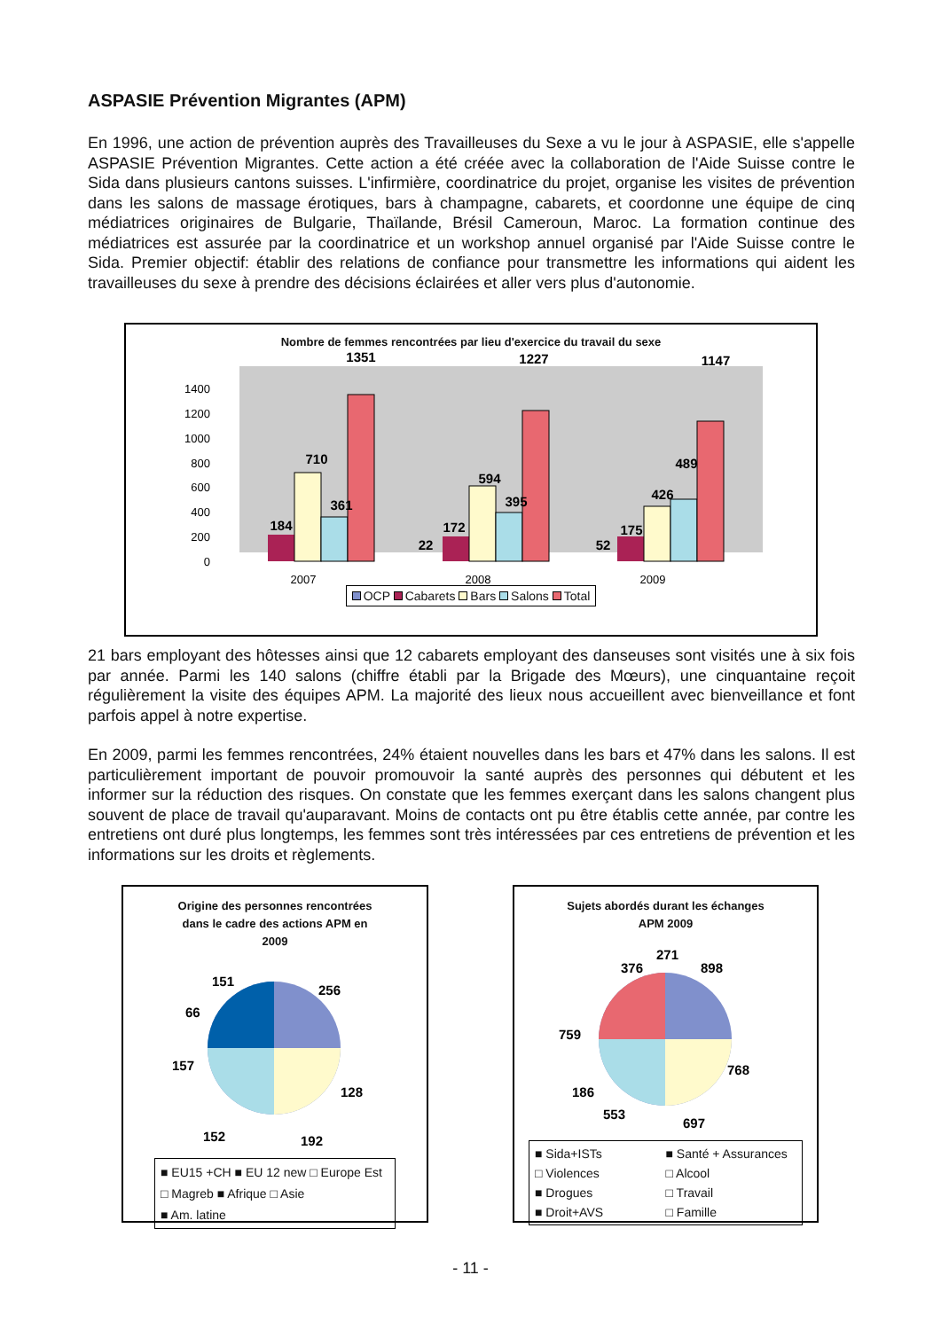ASPASIE Prévention Migrantes (APM)
En 1996, une action de prévention auprès des Travailleuses du Sexe a vu le jour à ASPASIE, elle s'appelle ASPASIE Prévention Migrantes. Cette action a été créée avec la collaboration de l'Aide Suisse contre le Sida dans plusieurs cantons suisses. L'infirmière, coordinatrice du projet, organise les visites de prévention dans les salons de massage érotiques, bars à champagne, cabarets, et coordonne une équipe de cinq médiatrices originaires de Bulgarie, Thaïlande, Brésil Cameroun, Maroc. La formation continue des médiatrices est assurée par la coordinatrice et un workshop annuel organisé par l'Aide Suisse contre le Sida. Premier objectif: établir des relations de confiance pour transmettre les informations qui aident les travailleuses du sexe à prendre des décisions éclairées et aller vers plus d'autonomie.
Nombre de femmes rencontrées par lieu d'exercice du travail du sexe
1400
1200
1000
800
600
400
200
0
1351
1227
1147
710
361
184
594
395
172
22
489
426
175
52
2007
2008
2009
OCP Cabarets Bars Salons Total
21 bars employant des hôtesses ainsi que 12 cabarets employant des danseuses sont visités une à six fois par année. Parmi les 140 salons (chiffre établi par la Brigade des Mœurs), une cinquantaine reçoit régulièrement la visite des équipes APM. La majorité des lieux nous accueillent avec bienveillance et font parfois appel à notre expertise.
En 2009, parmi les femmes rencontrées, 24% étaient nouvelles dans les bars et 47% dans les salons. Il est particulièrement important de pouvoir promouvoir la santé auprès des personnes qui débutent et les informer sur la réduction des risques. On constate que les femmes exerçant dans les salons changent plus souvent de place de travail qu'auparavant. Moins de contacts ont pu être établis cette année, par contre les entretiens ont duré plus longtemps, les femmes sont très intéressées par ces entretiens de prévention et les informations sur les droits et règlements.
Origine des personnes rencontrées
dans le cadre des actions APM en
2009
151
256
66
157
128
152
192
■ EU15 +CH ■ EU 12 new □ Europe Est
□ Magreb ■ Afrique □ Asie
■ Am. latine
Sujets abordés durant les échanges
APM 2009
376
271
898
759
768
186
553
697
■ Sida+ISTs ■ Santé + Assurances □ Violences □ Alcool ■ Drogues □ Travail ■ Droit+AVS □ Famille
- 11 -